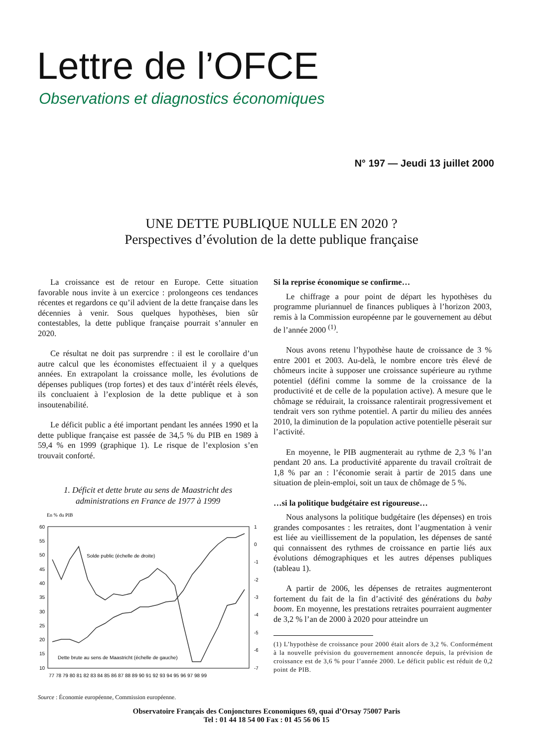Lettre de l’OFCE
Observations et diagnostics économiques
N° 197 — Jeudi 13 juillet 2000
UNE DETTE PUBLIQUE NULLE EN 2020 ?
Perspectives d’évolution de la dette publique française
La croissance est de retour en Europe. Cette situation favorable nous invite à un exercice : prolongeons ces tendances récentes et regardons ce qu’il advient de la dette française dans les décennies à venir. Sous quelques hypothèses, bien sûr contestables, la dette publique française pourrait s’annuler en 2020.
Ce résultat ne doit pas surprendre : il est le corollaire d’un autre calcul que les économistes effectuaient il y a quelques années. En extrapolant la croissance molle, les évolutions de dépenses publiques (trop fortes) et des taux d’intérêt réels élevés, ils concluaient à l’explosion de la dette publique et à son insoutenabilité.
Le déficit public a été important pendant les années 1990 et la dette publique française est passée de 34,5 % du PIB en 1989 à 59,4 % en 1999 (graphique 1). Le risque de l’explosion s’en trouvait conforté.
1. Déficit et dette brute au sens de Maastricht des administrations en France de 1977 à 1999
En % du PIB
60
55
50
45
40
35
30
25
20
15
10
1
0
-1
-2
-3
-4
-5
-6
-7
77 78 79 80 81 82 83 84 85 86 87 88 89 90 91 92 93 94 95 96 97 98 99
Solde public (échelle de droite)
Dette brute au sens de Maastricht (échelle de gauche)
Source : Économie européenne, Commission européenne.
Si la reprise économique se confirme…
Le chiffrage a pour point de départ les hypothèses du programme pluriannuel de finances publiques à l’horizon 2003, remis à la Commission européenne par le gouvernement au début de l’année 2000 <sup>(1)</sup>.
Nous avons retenu l’hypothèse haute de croissance de 3 % entre 2001 et 2003. Au-delà, le nombre encore très élevé de chômeurs incite à supposer une croissance supérieure au rythme potentiel (défini comme la somme de la croissance de la productivité et de celle de la population active). A mesure que le chômage se réduirait, la croissance ralentirait progressivement et tendrait vers son rythme potentiel. A partir du milieu des années 2010, la diminution de la population active potentielle pèserait sur l’activité.
En moyenne, le PIB augmenterait au rythme de 2,3 % l’an pendant 20 ans. La productivité apparente du travail croîtrait de 1,8 % par an : l’économie serait à partir de 2015 dans une situation de plein-emploi, soit un taux de chômage de 5 %.
…si la politique budgétaire est rigoureuse…
Nous analysons la politique budgétaire (les dépenses) en trois grandes composantes : les retraites, dont l’augmentation à venir est liée au vieillissement de la population, les dépenses de santé qui connaissent des rythmes de croissance en partie liés aux évolutions démographiques et les autres dépenses publiques (tableau 1).
A partir de 2006, les dépenses de retraites augmenteront fortement du fait de la fin d’activité des générations du baby boom. En moyenne, les prestations retraites pourraient augmenter de 3,2 % l’an de 2000 à 2020 pour atteindre un
(1) L’hypothèse de croissance pour 2000 était alors de 3,2 %. Conformément à la nouvelle prévision du gouvernement annoncée depuis, la prévision de croissance est de 3,6 % pour l’année 2000. Le déficit public est réduit de 0,2 point de PIB.
Observatoire Français des Conjonctures Economiques 69, quai d’Orsay 75007 Paris
Tel : 01 44 18 54 00 Fax : 01 45 56 06 15